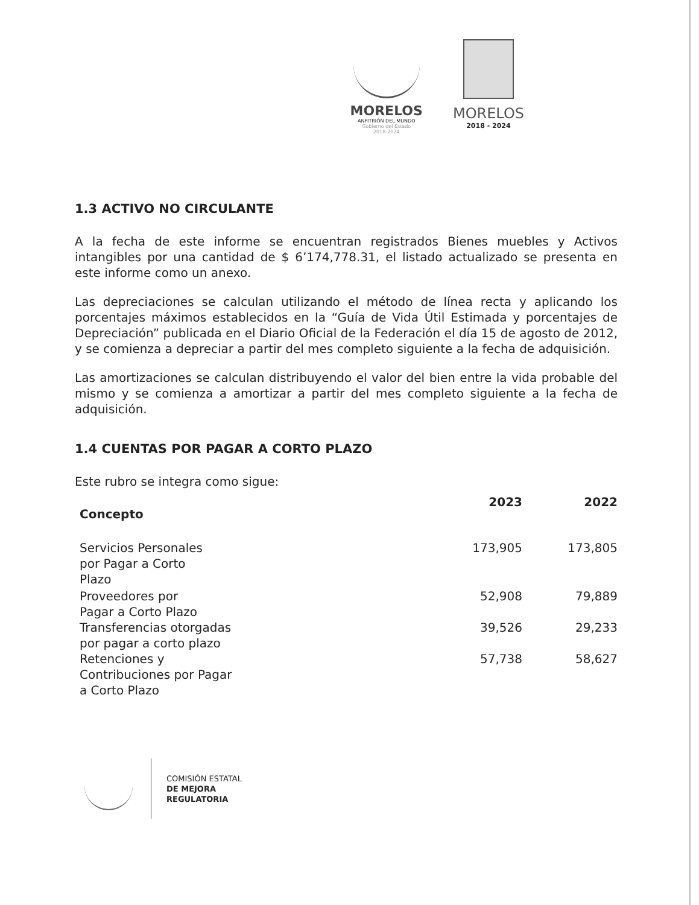MORELOS
ANFITRIÓN DEL MUNDO
Gobierno del Estado
2018-2024
MORELOS
2018 - 2024
1.3 ACTIVO NO CIRCULANTE
A la fecha de este informe se encuentran registrados Bienes muebles y Activos intangibles por una cantidad de $ 6’174,778.31, el listado actualizado se presenta en este informe como un anexo.
Las depreciaciones se calculan utilizando el método de línea recta y aplicando los porcentajes máximos establecidos en la “Guía de Vida Útil Estimada y porcentajes de Depreciación” publicada en el Diario Oficial de la Federación el día 15 de agosto de 2012, y se comienza a depreciar a partir del mes completo siguiente a la fecha de adquisición.
Las amortizaciones se calculan distribuyendo el valor del bien entre la vida probable del mismo y se comienza a amortizar a partir del mes completo siguiente a la fecha de adquisición.
1.4 CUENTAS POR PAGAR A CORTO PLAZO
Este rubro se integra como sigue:
| Concepto | 2023 | 2022 |
| --- | --- | --- |
| Servicios Personales por Pagar a Corto Plazo | 173,905 | 173,805 |
| Proveedores por Pagar a Corto Plazo | 52,908 | 79,889 |
| Transferencias otorgadas por pagar a corto plazo | 39,526 | 29,233 |
| Retenciones y Contribuciones por Pagar a Corto Plazo | 57,738 | 58,627 |
COMISIÓN ESTATAL
DE MEJORA
REGULATORIA